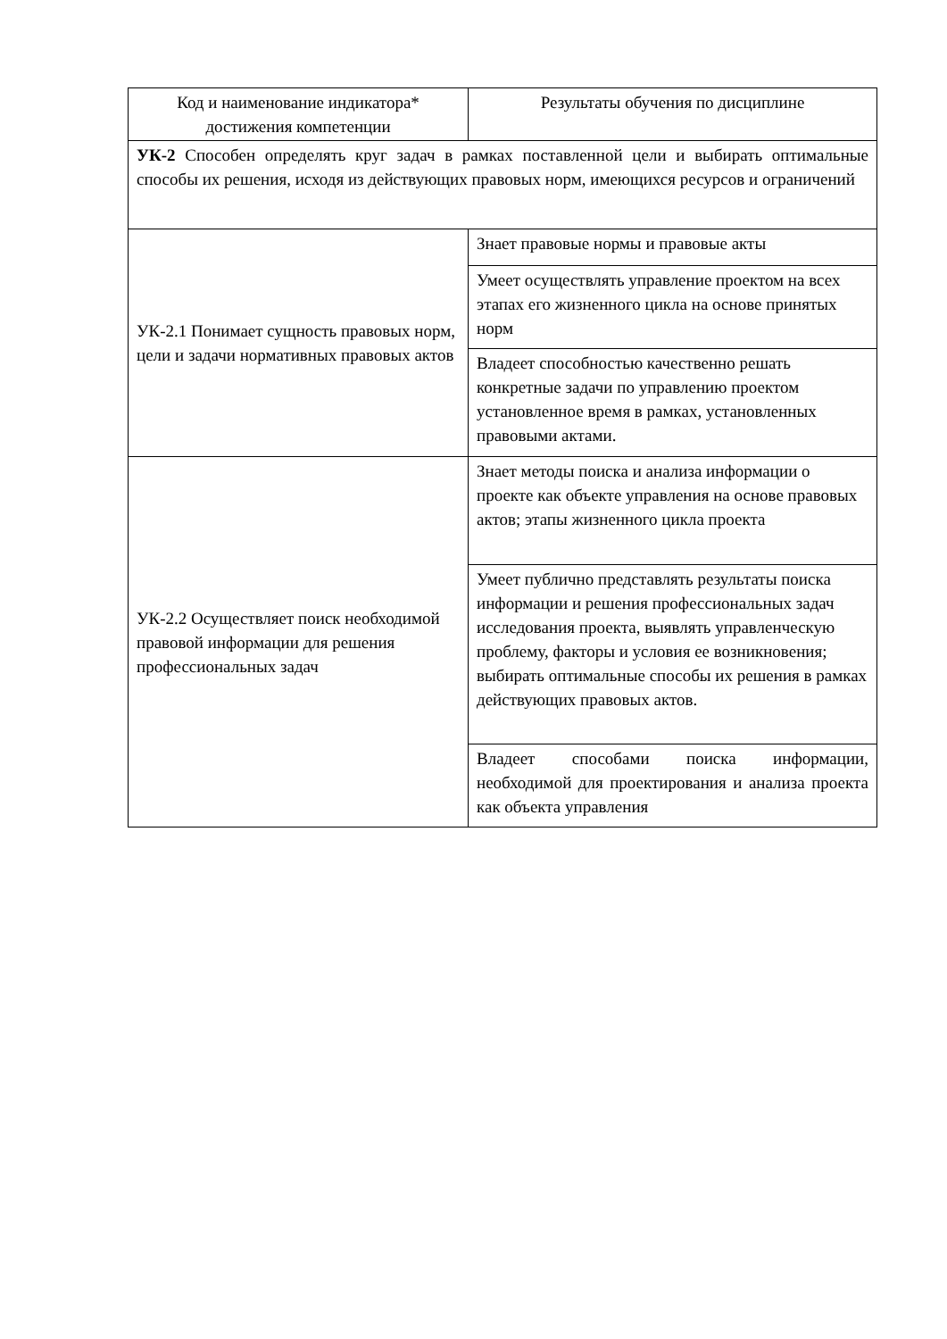| Код и наименование индикатора* достижения компетенции | Результаты обучения по дисциплине |
| --- | --- |
| УК-2 Способен определять круг задач в рамках поставленной цели и выбирать оптимальные способы их решения, исходя из действующих правовых норм, имеющихся ресурсов и ограничений | |
| УК-2.1 Понимает сущность правовых норм, цели и задачи нормативных правовых актов | Знает правовые нормы и правовые акты |
| | Умеет осуществлять управление проектом на всех этапах его жизненного цикла на основе принятых норм |
| | Владеет способностью качественно решать конкретные задачи по управлению проектом установленное время в рамках, установленных правовыми актами. |
| УК-2.2 Осуществляет поиск необходимой правовой информации для решения профессиональных задач | Знает методы поиска и анализа информации о проекте как объекте управления на основе правовых актов; этапы жизненного цикла проекта |
| | Умеет публично представлять результаты поиска информации и решения профессиональных задач исследования проекта, выявлять управленческую проблему, факторы и условия ее возникновения; выбирать оптимальные способы их решения в рамках действующих правовых актов. |
| | Владеет способами поиска информации, необходимой для проектирования и анализа проекта как объекта управления |